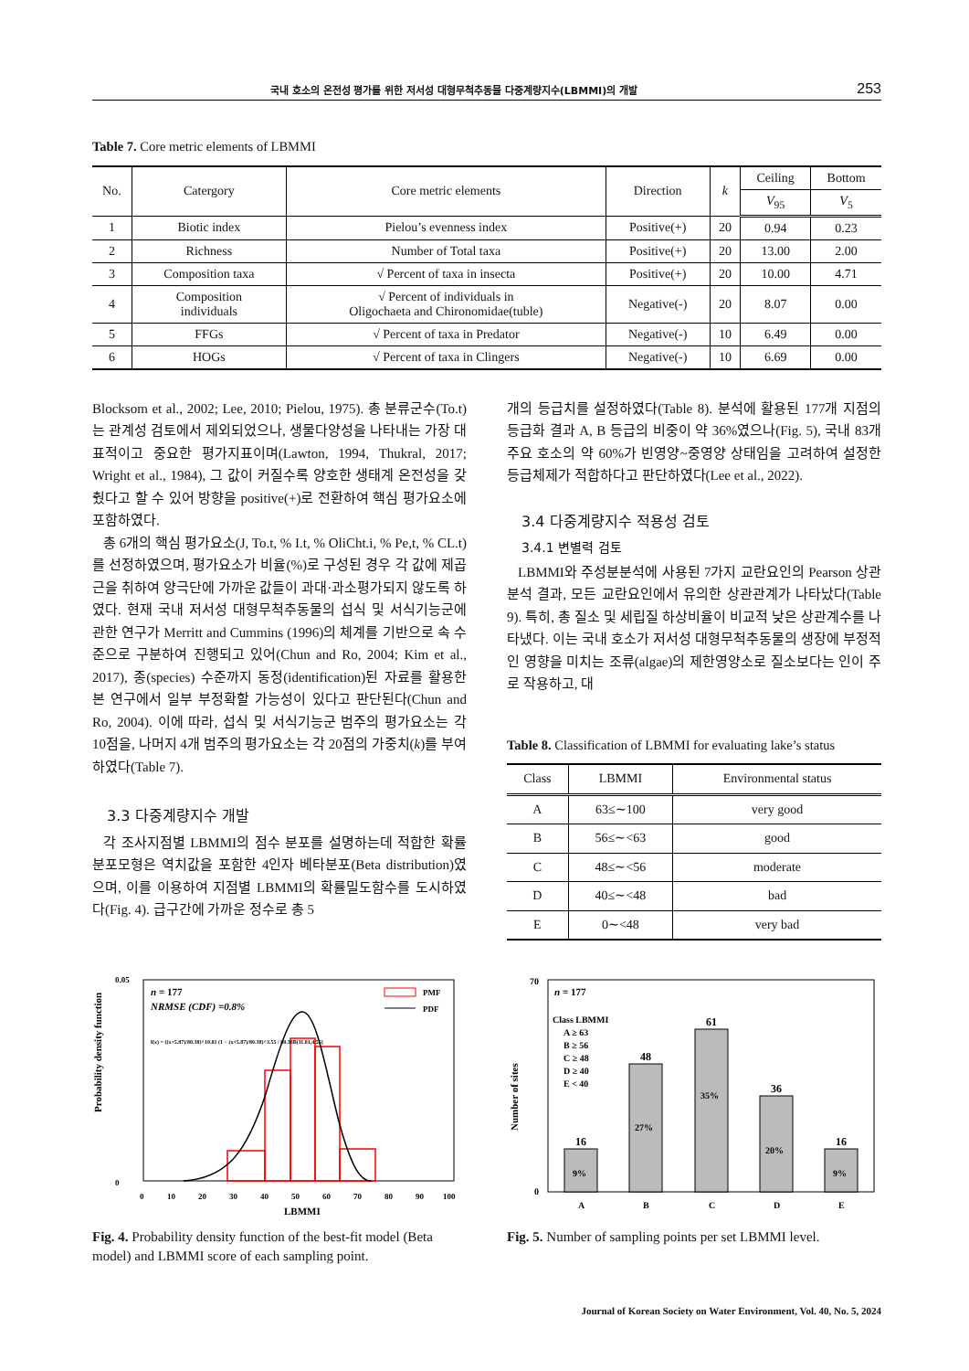국내 호소의 온전성 평가를 위한 저서성 대형무척추동물 다중계량지수(LBMMI)의 개발 253
Table 7. Core metric elements of LBMMI
| No. | Catergory | Core metric elements | Direction | k | Ceiling | Bottom |
| --- | --- | --- | --- | --- | --- | --- |
| | | | | | V<sub>95</sub> | V<sub>5</sub> |
| 1 | Biotic index | Pielou’s evenness index | Positive(+) | 20 | 0.94 | 0.23 |
| 2 | Richness | Number of Total taxa | Positive(+) | 20 | 13.00 | 2.00 |
| 3 | Composition taxa | √ Percent of taxa in insecta | Positive(+) | 20 | 10.00 | 4.71 |
| 4 | Composition individuals | √ Percent of individuals in Oligochaeta and Chironomidae(tuble) | Negative(-) | 20 | 8.07 | 0.00 |
| 5 | FFGs | √ Percent of taxa in Predator | Negative(-) | 10 | 6.49 | 0.00 |
| 6 | HOGs | √ Percent of taxa in Clingers | Negative(-) | 10 | 6.69 | 0.00 |
Blocksom et al., 2002; Lee, 2010; Pielou, 1975). 총 분류군수(To.t)는 관계성 검토에서 제외되었으나, 생물다양성을 나타내는 가장 대표적이고 중요한 평가지표이며(Lawton, 1994, Thukral, 2017; Wright et al., 1984), 그 값이 커질수록 양호한 생태계 온전성을 갖췄다고 할 수 있어 방향을 positive(+)로 전환하여 핵심 평가요소에 포함하였다.
총 6개의 핵심 평가요소(J, To.t, % I.t, % OliCht.i, % Pe,t, % CL.t)를 선정하였으며, 평가요소가 비율(%)로 구성된 경우 각 값에 제곱근을 취하여 양극단에 가까운 값들이 과대·과소평가되지 않도록 하였다. 현재 국내 저서성 대형무척추동물의 섭식 및 서식기능군에 관한 연구가 Merritt and Cummins (1996)의 체계를 기반으로 속 수준으로 구분하여 진행되고 있어(Chun and Ro, 2004; Kim et al., 2017), 종(species) 수준까지 동정(identification)된 자료를 활용한 본 연구에서 일부 부정확할 가능성이 있다고 판단된다(Chun and Ro, 2004). 이에 따라, 섭식 및 서식기능군 범주의 평가요소는 각 10점을, 나머지 4개 범주의 평가요소는 각 20점의 가중치(k)를 부여하였다(Table 7).
3.3 다중계량지수 개발
각 조사지점별 LBMMI의 점수 분포를 설명하는데 적합한 확률분포모형은 역치값을 포함한 4인자 베타분포(Beta distribution)였으며, 이를 이용하여 지점별 LBMMI의 확률밀도함수를 도시하였다(Fig. 4). 급구간에 가까운 정수로 총 5
개의 등급치를 설정하였다(Table 8). 분석에 활용된 177개 지점의 등급화 결과 A, B 등급의 비중이 약 36%였으나(Fig. 5), 국내 83개 주요 호소의 약 60%가 빈영양~중영양 상태임을 고려하여 설정한 등급체제가 적합하다고 판단하였다(Lee et al., 2022).
3.4 다중계량지수 적용성 검토
3.4.1 변별력 검토
LBMMI와 주성분분석에 사용된 7가지 교란요인의 Pearson 상관분석 결과, 모든 교란요인에서 유의한 상관관계가 나타났다(Table 9). 특히, 총 질소 및 세립질 하상비율이 비교적 낮은 상관계수를 나타냈다. 이는 국내 호소가 저서성 대형무척추동물의 생장에 부정적인 영향을 미치는 조류(algae)의 제한영양소로 질소보다는 인이 주로 작용하고, 대
Table 8. Classification of LBMMI for evaluating lake’s status
| Class | LBMMI | Environmental status |
| --- | --- | --- |
| A | 63≤∼100 | very good |
| B | 56≤∼<63 | good |
| C | 48≤∼<56 | moderate |
| D | 40≤∼<48 | bad |
| E | 0∼<48 | very bad |
Probability density function
0.05
0
0
10
20
30
40
50
60
70
80
90
100
LBMMI
n = 177
NRMSE (CDF) =0.8%
f(x) = ((x+5.87)/80.38)^10.81 (1 − (x+5.87)/80.38)^3.55 / 80.38B(11.81,4.55)
PMF
PDF
Fig. 4. Probability density function of the best-fit model (Beta model) and LBMMI score of each sampling point.
16
48
61
36
16
9%
27%
35%
20%
9%
Number of sites
70
0
A
B
C
D
E
n = 177
Class LBMMI
A ≥ 63
B ≥ 56
C ≥ 48
D ≥ 40
E < 40
Fig. 5. Number of sampling points per set LBMMI level.
Journal of Korean Society on Water Environment, Vol. 40, No. 5, 2024